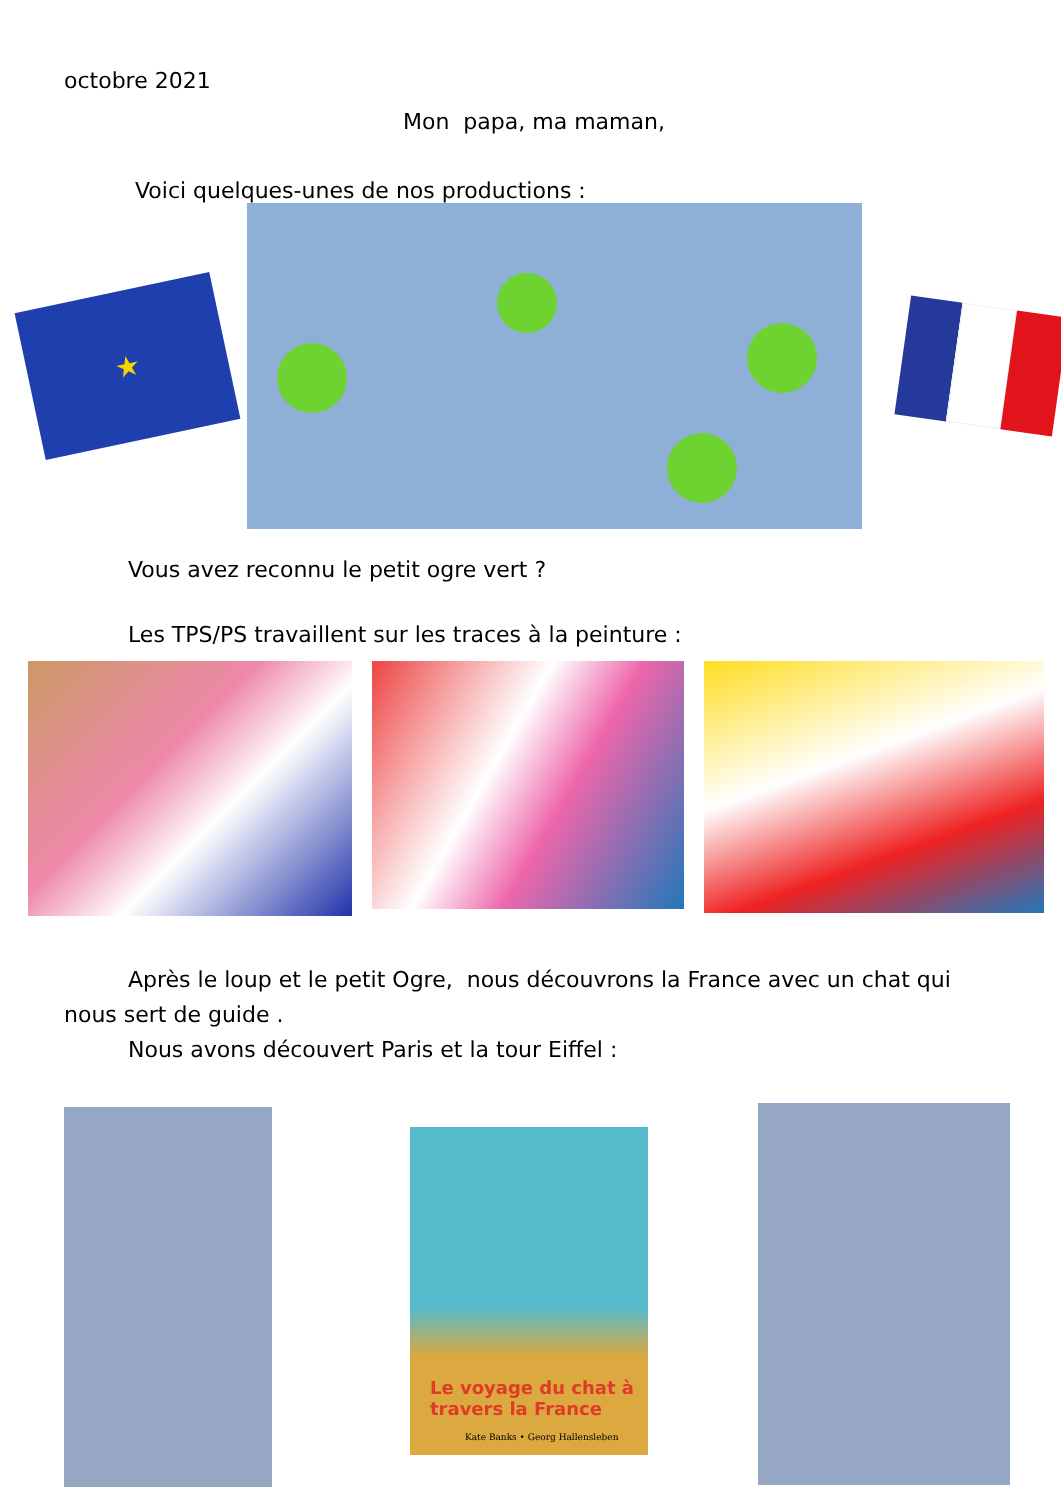octobre 2021
Mon papa, ma maman,
Voici quelques-unes de nos productions :
★
Vous avez reconnu le petit ogre vert ?
Les TPS/PS travaillent sur les traces à la peinture :
Après le loup et le petit Ogre, nous découvrons la France avec un chat qui nous sert de guide .
Nous avons découvert Paris et la tour Eiffel :
Le voyage du chat à travers la France
Kate Banks • Georg Hallensleben